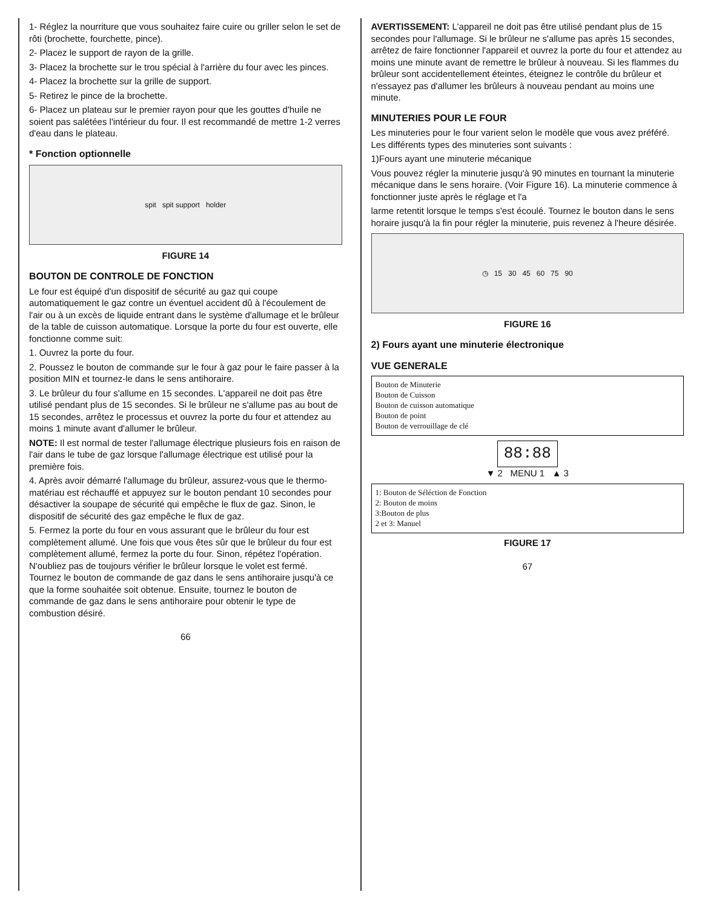1- Réglez la nourriture que vous souhaitez faire cuire ou griller selon le set de rôti (brochette, fourchette, pince).
2- Placez le support de rayon de la grille.
3- Placez la brochette sur le trou spécial à l'arrière du four avec les pinces.
4- Placez la brochette sur la grille de support.
5- Retirez le pince de la brochette.
6- Placez un plateau sur le premier rayon pour que les gouttes d'huile ne soient pas salétées l'intérieur du four. Il est recommandé de mettre 1-2 verres d'eau dans le plateau.
* Fonction optionnelle
spit spit support holder
FIGURE 14
BOUTON DE CONTROLE DE FONCTION
Le four est équipé d'un dispositif de sécurité au gaz qui coupe automatiquement le gaz contre un éventuel accident dû à l'écoulement de l'air ou à un excès de liquide entrant dans le système d'allumage et le brûleur de la table de cuisson automatique. Lorsque la porte du four est ouverte, elle fonctionne comme suit:
1. Ouvrez la porte du four.
2. Poussez le bouton de commande sur le four à gaz pour le faire passer à la position MIN et tournez-le dans le sens antihoraire.
3. Le brûleur du four s'allume en 15 secondes. L'appareil ne doit pas être utilisé pendant plus de 15 secondes. Si le brûleur ne s'allume pas au bout de 15 secondes, arrêtez le processus et ouvrez la porte du four et attendez au moins 1 minute avant d'allumer le brûleur.
NOTE: Il est normal de tester l'allumage électrique plusieurs fois en raison de l'air dans le tube de gaz lorsque l'allumage électrique est utilisé pour la première fois.
4. Après avoir démarré l'allumage du brûleur, assurez-vous que le thermo-matériau est réchauffé et appuyez sur le bouton pendant 10 secondes pour désactiver la soupape de sécurité qui empêche le flux de gaz. Sinon, le dispositif de sécurité des gaz empêche le flux de gaz.
5. Fermez la porte du four en vous assurant que le brûleur du four est complètement allumé. Une fois que vous êtes sûr que le brûleur du four est complètement allumé, fermez la porte du four. Sinon, répétez l'opération. N'oubliez pas de toujours vérifier le brûleur lorsque le volet est fermé. Tournez le bouton de commande de gaz dans le sens antihoraire jusqu'à ce que la forme souhaitée soit obtenue. Ensuite, tournez le bouton de commande de gaz dans le sens antihoraire pour obtenir le type de combustion désiré.
66
AVERTISSEMENT: L'appareil ne doit pas être utilisé pendant plus de 15 secondes pour l'allumage. Si le brûleur ne s'allume pas après 15 secondes, arrêtez de faire fonctionner l'appareil et ouvrez la porte du four et attendez au moins une minute avant de remettre le brûleur à nouveau. Si les flammes du brûleur sont accidentellement éteintes, éteignez le contrôle du brûleur et n'essayez pas d'allumer les brûleurs à nouveau pendant au moins une minute.
MINUTERIES POUR LE FOUR
Les minuteries pour le four varient selon le modèle que vous avez préféré. Les différents types des minuteries sont suivants :
1)Fours ayant une minuterie mécanique
Vous pouvez régler la minuterie jusqu'à 90 minutes en tournant la minuterie mécanique dans le sens horaire. (Voir Figure 16). La minuterie commence à fonctionner juste après le réglage et l'a
larme retentit lorsque le temps s'est écoulé. Tournez le bouton dans le sens horaire jusqu'à la fin pour régler la minuterie, puis revenez à l'heure désirée.
◷ 15 30 45 60 75 90
FIGURE 16
2) Fours ayant une minuterie électronique
VUE GENERALE
Bouton de Minuterie
Bouton de Cuisson
Bouton de cuisson automatique
Bouton de point
Bouton de verrouillage de clé
88:88
▼ 2 MENU 1 ▲ 3
1: Bouton de Séléction de Fonction
2: Bouton de moins
3:Bouton de plus
2 et 3: Manuel
FIGURE 17
67